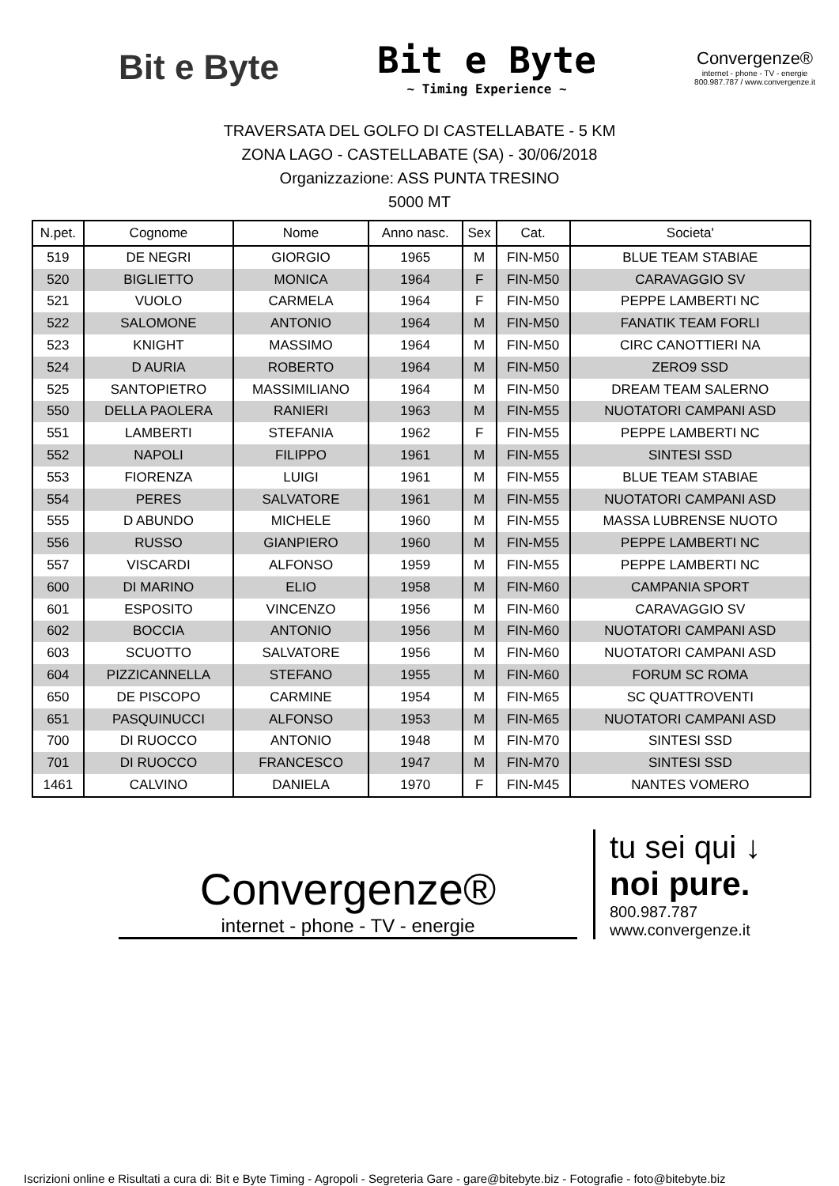Bit e Byte
Bit e Byte
~ Timing Experience ~
Convergenze®
internet - phone - TV - energie
800.987.787 / www.convergenze.it
TRAVERSATA DEL GOLFO DI CASTELLABATE - 5 KM
ZONA LAGO - CASTELLABATE (SA) - 30/06/2018
Organizzazione: ASS PUNTA TRESINO
5000 MT
| N.pet. | Cognome | Nome | Anno nasc. | Sex | Cat. | Societa' |
| --- | --- | --- | --- | --- | --- | --- |
| 519 | DE NEGRI | GIORGIO | 1965 | M | FIN-M50 | BLUE TEAM STABIAE |
| 520 | BIGLIETTO | MONICA | 1964 | F | FIN-M50 | CARAVAGGIO SV |
| 521 | VUOLO | CARMELA | 1964 | F | FIN-M50 | PEPPE LAMBERTI NC |
| 522 | SALOMONE | ANTONIO | 1964 | M | FIN-M50 | FANATIK TEAM FORLI |
| 523 | KNIGHT | MASSIMO | 1964 | M | FIN-M50 | CIRC CANOTTIERI NA |
| 524 | D AURIA | ROBERTO | 1964 | M | FIN-M50 | ZERO9 SSD |
| 525 | SANTOPIETRO | MASSIMILIANO | 1964 | M | FIN-M50 | DREAM TEAM SALERNO |
| 550 | DELLA PAOLERA | RANIERI | 1963 | M | FIN-M55 | NUOTATORI CAMPANI ASD |
| 551 | LAMBERTI | STEFANIA | 1962 | F | FIN-M55 | PEPPE LAMBERTI NC |
| 552 | NAPOLI | FILIPPO | 1961 | M | FIN-M55 | SINTESI SSD |
| 553 | FIORENZA | LUIGI | 1961 | M | FIN-M55 | BLUE TEAM STABIAE |
| 554 | PERES | SALVATORE | 1961 | M | FIN-M55 | NUOTATORI CAMPANI ASD |
| 555 | D ABUNDO | MICHELE | 1960 | M | FIN-M55 | MASSA LUBRENSE NUOTO |
| 556 | RUSSO | GIANPIERO | 1960 | M | FIN-M55 | PEPPE LAMBERTI NC |
| 557 | VISCARDI | ALFONSO | 1959 | M | FIN-M55 | PEPPE LAMBERTI NC |
| 600 | DI MARINO | ELIO | 1958 | M | FIN-M60 | CAMPANIA SPORT |
| 601 | ESPOSITO | VINCENZO | 1956 | M | FIN-M60 | CARAVAGGIO SV |
| 602 | BOCCIA | ANTONIO | 1956 | M | FIN-M60 | NUOTATORI CAMPANI ASD |
| 603 | SCUOTTO | SALVATORE | 1956 | M | FIN-M60 | NUOTATORI CAMPANI ASD |
| 604 | PIZZICANNELLA | STEFANO | 1955 | M | FIN-M60 | FORUM SC ROMA |
| 650 | DE PISCOPO | CARMINE | 1954 | M | FIN-M65 | SC QUATTROVENTI |
| 651 | PASQUINUCCI | ALFONSO | 1953 | M | FIN-M65 | NUOTATORI CAMPANI ASD |
| 700 | DI RUOCCO | ANTONIO | 1948 | M | FIN-M70 | SINTESI SSD |
| 701 | DI RUOCCO | FRANCESCO | 1947 | M | FIN-M70 | SINTESI SSD |
| 1461 | CALVINO | DANIELA | 1970 | F | FIN-M45 | NANTES VOMERO |
Convergenze®
internet - phone - TV - energie
tu sei qui ↓
noi pure.
800.987.787
www.convergenze.it
Iscrizioni online e Risultati a cura di: Bit e Byte Timing - Agropoli - Segreteria Gare - gare@bitebyte.biz - Fotografie - foto@bitebyte.biz